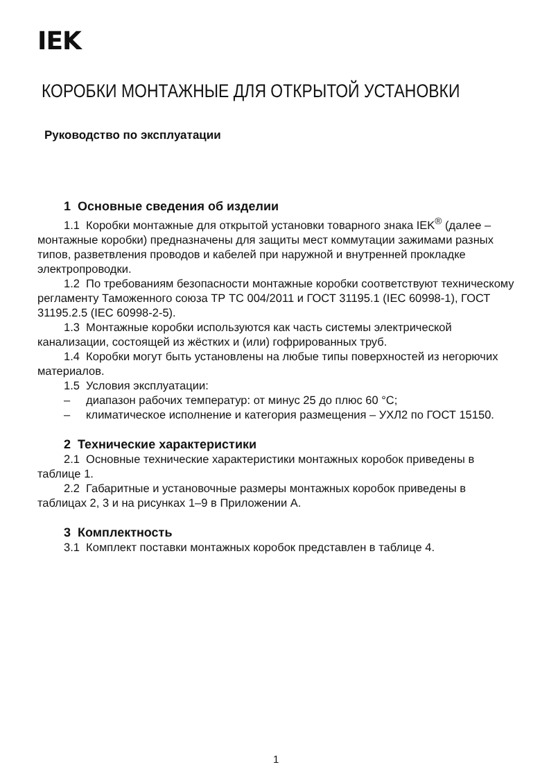IEK
КОРОБКИ МОНТАЖНЫЕ ДЛЯ ОТКРЫТОЙ УСТАНОВКИ
Руководство по эксплуатации
1 Основные сведения об изделии
1.1 Коробки монтажные для открытой установки товарного знака IEK<sup>®</sup> (далее – монтажные коробки) предназначены для защиты мест коммутации зажимами разных типов, разветвления проводов и кабелей при наружной и внутренней прокладке электропроводки.
1.2 По требованиям безопасности монтажные коробки соответствуют техническому регламенту Таможенного союза ТР ТС 004/2011 и ГОСТ 31195.1 (IEC 60998-1), ГОСТ 31195.2.5 (IEC 60998-2-5).
1.3 Монтажные коробки используются как часть системы электрической канализации, состоящей из жёстких и (или) гофрированных труб.
1.4 Коробки могут быть установлены на любые типы поверхностей из негорючих материалов.
1.5 Условия эксплуатации:
– диапазон рабочих температур: от минус 25 до плюс 60 °С;
– климатическое исполнение и категория размещения – УХЛ2 по ГОСТ 15150.
2 Технические характеристики
2.1 Основные технические характеристики монтажных коробок приведены в таблице 1.
2.2 Габаритные и установочные размеры монтажных коробок приведены в таблицах 2, 3 и на рисунках 1–9 в Приложении А.
3 Комплектность
3.1 Комплект поставки монтажных коробок представлен в таблице 4.
1